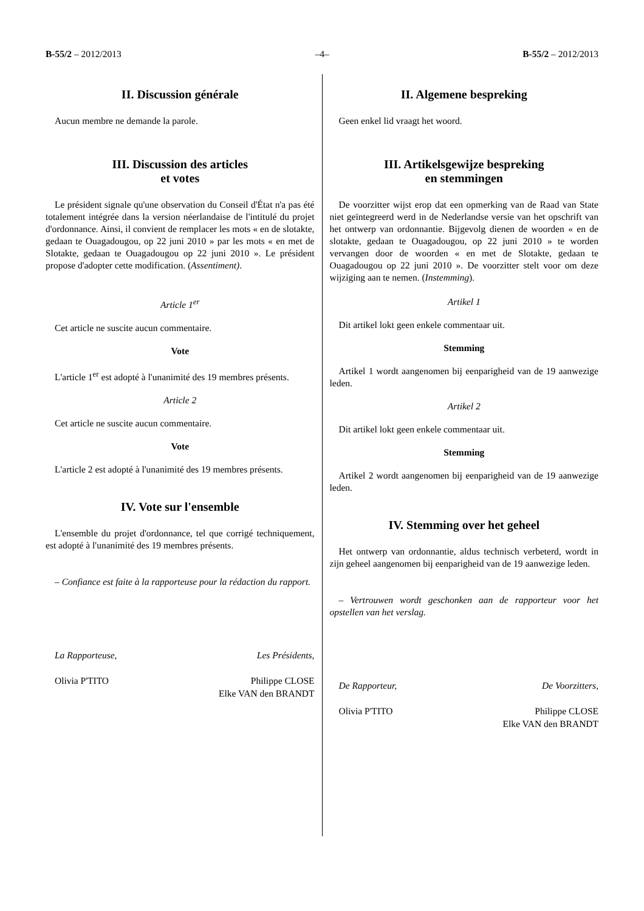B-55/2 – 2012/2013 –4– B-55/2 – 2012/2013
II. Discussion générale
Aucun membre ne demande la parole.
III. Discussion des articles
et votes
Le président signale qu'une observation du Conseil d'État n'a pas été totalement intégrée dans la version néerlandaise de l'intitulé du projet d'ordonnance. Ainsi, il convient de remplacer les mots « en de slotakte, gedaan te Ouagadougou, op 22 juni 2010 » par les mots « en met de Slotakte, gedaan te Ouagadougou op 22 juni 2010 ». Le président propose d'adopter cette modification. (Assentiment).
Article 1<sup>er</sup>
Cet article ne suscite aucun commentaire.
Vote
L'article 1<sup>er</sup> est adopté à l'unanimité des 19 membres présents.
Article 2
Cet article ne suscite aucun commentaire.
Vote
L'article 2 est adopté à l'unanimité des 19 membres présents.
IV. Vote sur l'ensemble
L'ensemble du projet d'ordonnance, tel que corrigé techniquement, est adopté à l'unanimité des 19 membres présents.
– Confiance est faite à la rapporteuse pour la rédaction du rapport.
La Rapporteuse,
Olivia P'TITO
Les Présidents,
Philippe CLOSE
Elke VAN den BRANDT
II. Algemene bespreking
Geen enkel lid vraagt het woord.
III. Artikelsgewijze bespreking
en stemmingen
De voorzitter wijst erop dat een opmerking van de Raad van State niet geïntegreerd werd in de Nederlandse versie van het opschrift van het ontwerp van ordonnantie. Bijgevolg dienen de woorden « en de slotakte, gedaan te Ouagadougou, op 22 juni 2010 » te worden vervangen door de woorden « en met de Slotakte, gedaan te Ouagadougou op 22 juni 2010 ». De voorzitter stelt voor om deze wijziging aan te nemen. (Instemming).
Artikel 1
Dit artikel lokt geen enkele commentaar uit.
Stemming
Artikel 1 wordt aangenomen bij eenparigheid van de 19 aanwezige leden.
Artikel 2
Dit artikel lokt geen enkele commentaar uit.
Stemming
Artikel 2 wordt aangenomen bij eenparigheid van de 19 aanwezige leden.
IV. Stemming over het geheel
Het ontwerp van ordonnantie, aldus technisch verbeterd, wordt in zijn geheel aangenomen bij eenparigheid van de 19 aanwezige leden.
– Vertrouwen wordt geschonken aan de rapporteur voor het opstellen van het verslag.
De Rapporteur,
Olivia P'TITO
De Voorzitters,
Philippe CLOSE
Elke VAN den BRANDT